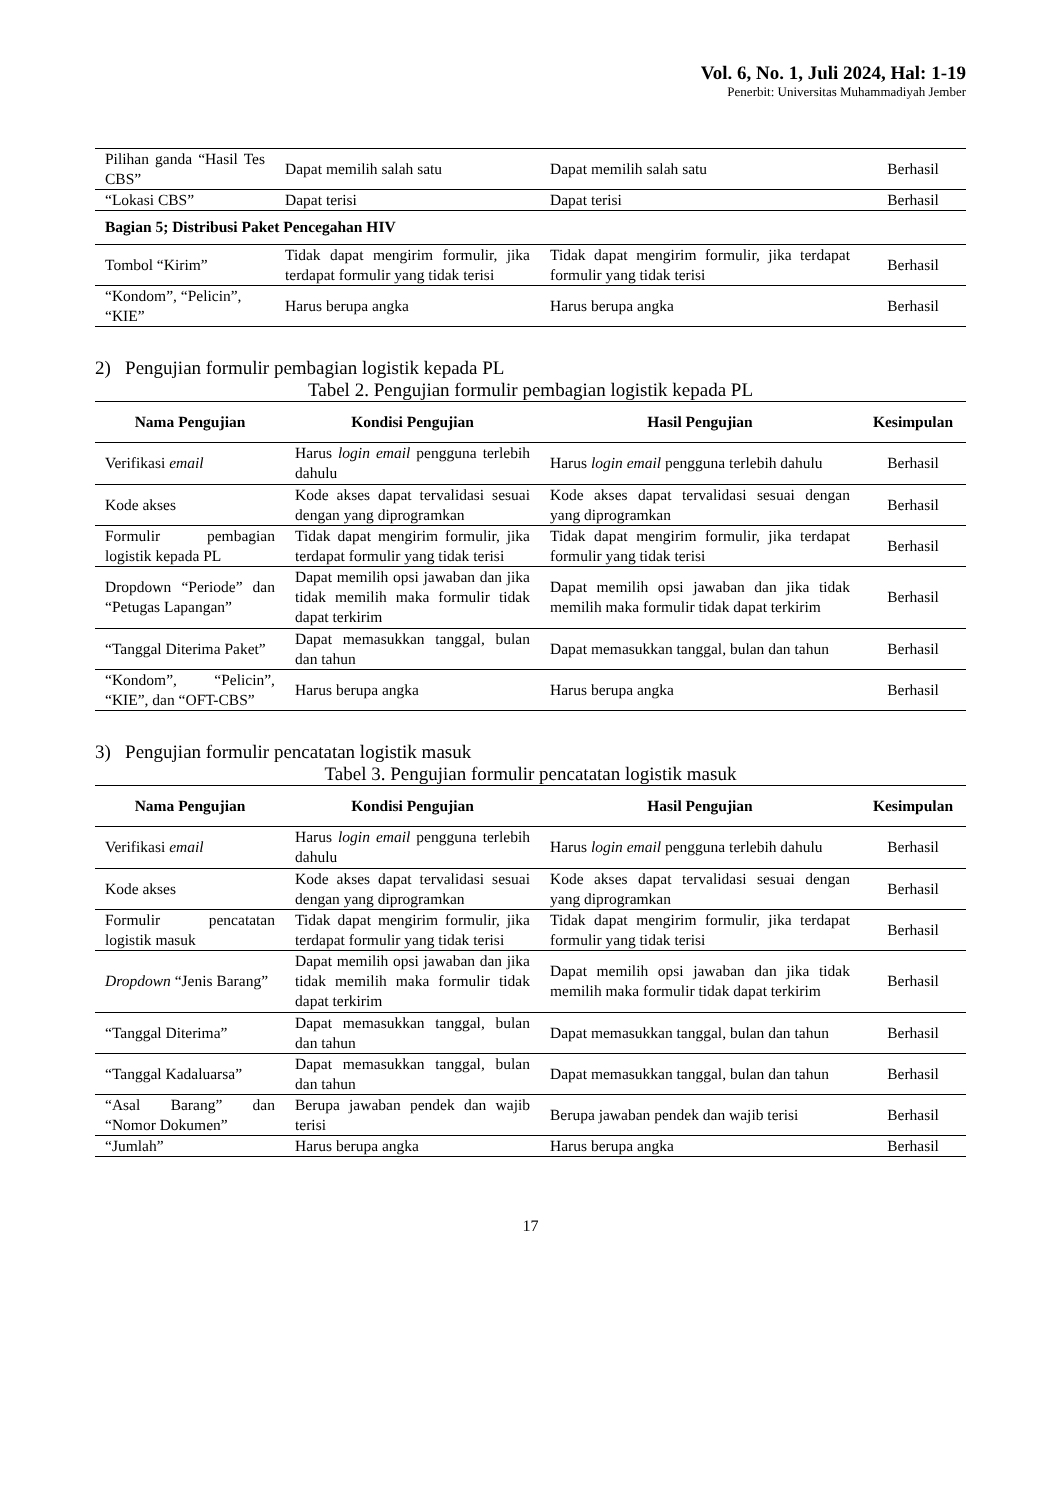Vol. 6, No. 1, Juli 2024, Hal: 1-19
Penerbit: Universitas Muhammadiyah Jember
| Pilihan ganda “Hasil Tes CBS” | Dapat memilih salah satu | Dapat memilih salah satu | Berhasil |
| “Lokasi CBS” | Dapat terisi | Dapat terisi | Berhasil |
| Bagian 5; Distribusi Paket Pencegahan HIV | | | |
| Tombol “Kirim” | Tidak dapat mengirim formulir, jika terdapat formulir yang tidak terisi | Tidak dapat mengirim formulir, jika terdapat formulir yang tidak terisi | Berhasil |
| “Kondom”, “Pelicin”, “KIE” | Harus berupa angka | Harus berupa angka | Berhasil |
2) Pengujian formulir pembagian logistik kepada PL
Tabel 2. Pengujian formulir pembagian logistik kepada PL
| Nama Pengujian | Kondisi Pengujian | Hasil Pengujian | Kesimpulan |
| --- | --- | --- | --- |
| Verifikasi email | Harus login email pengguna terlebih dahulu | Harus login email pengguna terlebih dahulu | Berhasil |
| Kode akses | Kode akses dapat tervalidasi sesuai dengan yang diprogramkan | Kode akses dapat tervalidasi sesuai dengan yang diprogramkan | Berhasil |
| Formulir pembagian logistik kepada PL | Tidak dapat mengirim formulir, jika terdapat formulir yang tidak terisi | Tidak dapat mengirim formulir, jika terdapat formulir yang tidak terisi | Berhasil |
| Dropdown “Periode” dan “Petugas Lapangan” | Dapat memilih opsi jawaban dan jika tidak memilih maka formulir tidak dapat terkirim | Dapat memilih opsi jawaban dan jika tidak memilih maka formulir tidak dapat terkirim | Berhasil |
| “Tanggal Diterima Paket” | Dapat memasukkan tanggal, bulan dan tahun | Dapat memasukkan tanggal, bulan dan tahun | Berhasil |
| “Kondom”, “Pelicin”, “KIE”, dan “OFT-CBS” | Harus berupa angka | Harus berupa angka | Berhasil |
3) Pengujian formulir pencatatan logistik masuk
Tabel 3. Pengujian formulir pencatatan logistik masuk
| Nama Pengujian | Kondisi Pengujian | Hasil Pengujian | Kesimpulan |
| --- | --- | --- | --- |
| Verifikasi email | Harus login email pengguna terlebih dahulu | Harus login email pengguna terlebih dahulu | Berhasil |
| Kode akses | Kode akses dapat tervalidasi sesuai dengan yang diprogramkan | Kode akses dapat tervalidasi sesuai dengan yang diprogramkan | Berhasil |
| Formulir pencatatan logistik masuk | Tidak dapat mengirim formulir, jika terdapat formulir yang tidak terisi | Tidak dapat mengirim formulir, jika terdapat formulir yang tidak terisi | Berhasil |
| Dropdown “Jenis Barang” | Dapat memilih opsi jawaban dan jika tidak memilih maka formulir tidak dapat terkirim | Dapat memilih opsi jawaban dan jika tidak memilih maka formulir tidak dapat terkirim | Berhasil |
| “Tanggal Diterima” | Dapat memasukkan tanggal, bulan dan tahun | Dapat memasukkan tanggal, bulan dan tahun | Berhasil |
| “Tanggal Kadaluarsa” | Dapat memasukkan tanggal, bulan dan tahun | Dapat memasukkan tanggal, bulan dan tahun | Berhasil |
| “Asal Barang” dan “Nomor Dokumen” | Berupa jawaban pendek dan wajib terisi | Berupa jawaban pendek dan wajib terisi | Berhasil |
| “Jumlah” | Harus berupa angka | Harus berupa angka | Berhasil |
17